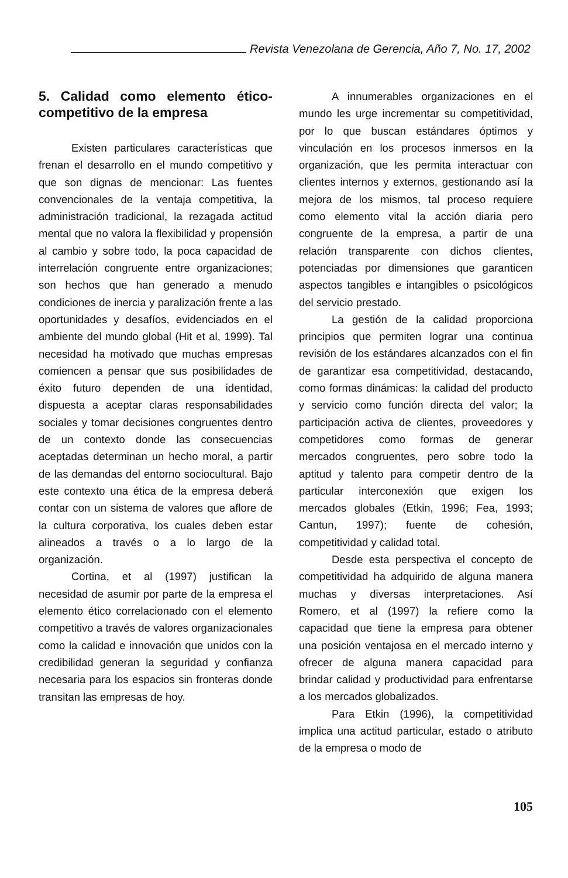Revista Venezolana de Gerencia, Año 7, No. 17, 2002
5. Calidad como elemento ético-competitivo de la empresa
Existen particulares características que frenan el desarrollo en el mundo competitivo y que son dignas de mencionar: Las fuentes convencionales de la ventaja competitiva, la administración tradicional, la rezagada actitud mental que no valora la flexibilidad y propensión al cambio y sobre todo, la poca capacidad de interrelación congruente entre organizaciones; son hechos que han generado a menudo condiciones de inercia y paralización frente a las oportunidades y desafíos, evidenciados en el ambiente del mundo global (Hit et al, 1999). Tal necesidad ha motivado que muchas empresas comiencen a pensar que sus posibilidades de éxito futuro dependen de una identidad, dispuesta a aceptar claras responsabilidades sociales y tomar decisiones congruentes dentro de un contexto donde las consecuencias aceptadas determinan un hecho moral, a partir de las demandas del entorno sociocultural. Bajo este contexto una ética de la empresa deberá contar con un sistema de valores que aflore de la cultura corporativa, los cuales deben estar alineados a través o a lo largo de la organización.
Cortina, et al (1997) justifican la necesidad de asumir por parte de la empresa el elemento ético correlacionado con el elemento competitivo a través de valores organizacionales como la calidad e innovación que unidos con la credibilidad generan la seguridad y confianza necesaria para los espacios sin fronteras donde transitan las empresas de hoy.
A innumerables organizaciones en el mundo les urge incrementar su competitividad, por lo que buscan estándares óptimos y vinculación en los procesos inmersos en la organización, que les permita interactuar con clientes internos y externos, gestionando así la mejora de los mismos, tal proceso requiere como elemento vital la acción diaria pero congruente de la empresa, a partir de una relación transparente con dichos clientes, potenciadas por dimensiones que garanticen aspectos tangibles e intangibles o psicológicos del servicio prestado.
La gestión de la calidad proporciona principios que permiten lograr una continua revisión de los estándares alcanzados con el fin de garantizar esa competitividad, destacando, como formas dinámicas: la calidad del producto y servicio como función directa del valor; la participación activa de clientes, proveedores y competidores como formas de generar mercados congruentes, pero sobre todo la aptitud y talento para competir dentro de la particular interconexión que exigen los mercados globales (Etkin, 1996; Fea, 1993; Cantun, 1997); fuente de cohesión, competitividad y calidad total.
Desde esta perspectiva el concepto de competitividad ha adquirido de alguna manera muchas y diversas interpretaciones. Así Romero, et al (1997) la refiere como la capacidad que tiene la empresa para obtener una posición ventajosa en el mercado interno y ofrecer de alguna manera capacidad para brindar calidad y productividad para enfrentarse a los mercados globalizados.
Para Etkin (1996), la competitividad implica una actitud particular, estado o atributo de la empresa o modo de
105